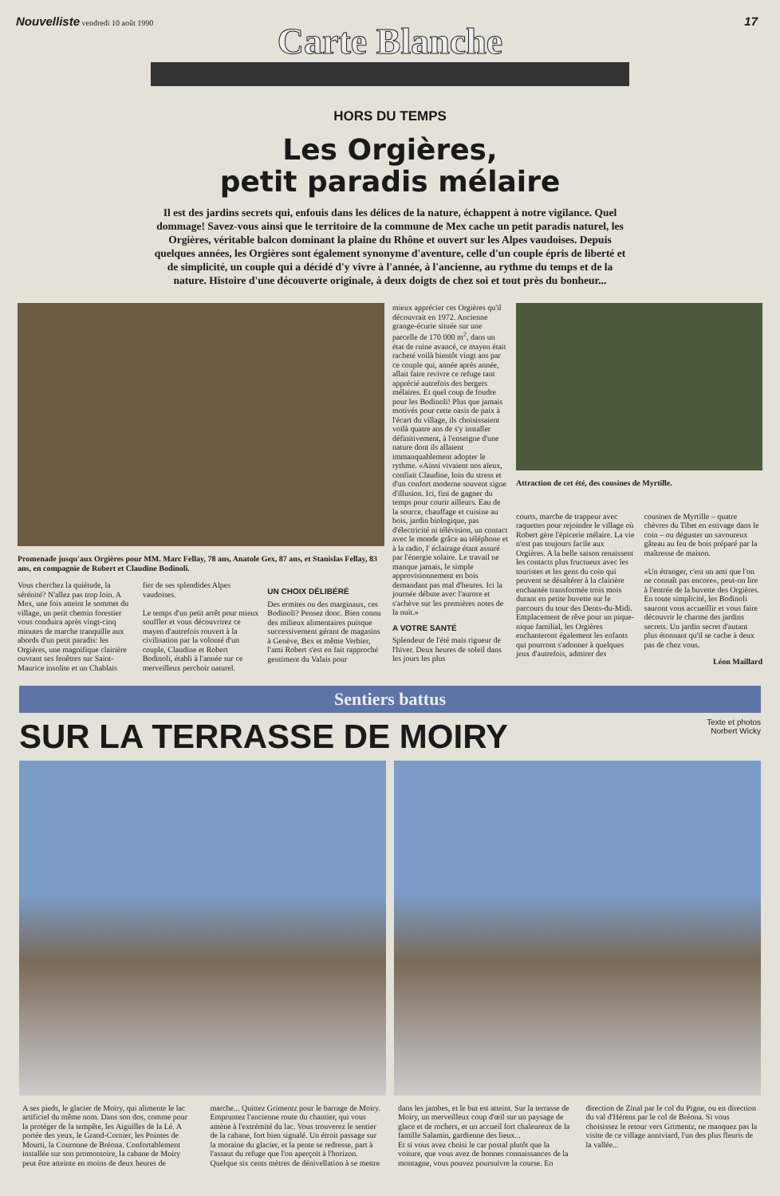Nouvelliste vendredi 10 août 1990 17
Carte Blanche
HORS DU TEMPS
Les Orgières,
petit paradis mélaire
Il est des jardins secrets qui, enfouis dans les délices de la nature, échappent à notre vigilance. Quel dommage! Savez-vous ainsi que le territoire de la commune de Mex cache un petit paradis naturel, les Orgières, véritable balcon dominant la plaine du Rhône et ouvert sur les Alpes vaudoises. Depuis quelques années, les Orgières sont également synonyme d'aventure, celle d'un couple épris de liberté et de simplicité, un couple qui a décidé d'y vivre à l'année, à l'ancienne, au rythme du temps et de la nature. Histoire d'une découverte originale, à deux doigts de chez soi et tout près du bonheur...
Promenade jusqu'aux Orgières pour MM. Marc Fellay, 78 ans, Anatole Gex, 87 ans, et Stanislas Fellay, 83 ans, en compagnie de Robert et Claudine Bodinoli.
Vous cherchez la quiétude, la sérénité? N'allez pas trop loin. A Mex, une fois atteint le sommet du village, un petit chemin forestier vous conduira après vingt-cinq minutes de marche tranquille aux abords d'un petit paradis: les Orgières, une magnifique clairière ouvrant ses fenêtres sur Saint-Maurice insolite et un Chablais
fier de ses splendides Alpes vaudoises.
Le temps d'un petit arrêt pour mieux souffler et vous découvrirez ce mayen d'autrefois rouvert à la civilisation par la volonté d'un couple, Claudine et Robert Bodinoli, établi à l'année sur ce merveilleux perchoir naturel.
UN CHOIX DÉLIBÉRÉ
Des ermites ou des marginaux, ces Bodinoli? Pensez donc. Bien connu des milieux alimentaires puisque successivement gérant de magasins à Genève, Bex et même Verbier, l'ami Robert s'est en fait rapproché gentiment du Valais pour
mieux apprécier ces Orgières qu'il découvrait en 1972. Ancienne grange-écurie située sur une parcelle de 170 000 m<sup>2</sup>, dans un état de ruine avancé, ce mayen était racheté voilà bientôt vingt ans par ce couple qui, année après année, allait faire revivre ce refuge tant apprécié autrefois des bergers mélaires. Et quel coup de foudre pour les Bodinoli! Plus que jamais motivés pour cette oasis de paix à l'écart du village, ils choisissaient voilà quatre ans de s'y installer définitivement, à l'enseigne d'une nature dont ils allaient immanquablement adopter le rythme. «Ainsi vivaient nos aïeux, confiait Claudine, loin du stress et d'un confort moderne souvent signe d'illusion. Ici, fini de gagner du temps pour courir ailleurs. Eau de la source, chauffage et cuisine au bois, jardin biologique, pas d'électricité ni télévision, un contact avec le monde grâce au téléphone et à la radio, l' éclairage étant assuré par l'énergie solaire. Le travail ne manque jamais, le simple approvisionnement en bois demandant pas mal d'heures. Ici la journée débute avec l'aurore et s'achève sur les premières notes de la nuit.»
A VOTRE SANTÉ
Splendeur de l'été mais rigueur de l'hiver. Deux heures de soleil dans les jours les plus
Attraction de cet été, des cousines de Myrtille.
courts, marche de trappeur avec raquettes pour rejoindre le village où Robert gère l'épicerie mélaire. La vie n'est pas toujours facile aux Orgières. A la belle saison renaissent les contacts plus fructueux avec les touristes et les gens du coin qui peuvent se désaltérer à la clairière enchantée transformée trois mois durant en petite buvette sur le parcours du tour des Dents-du-Midi. Emplacement de rêve pour un pique-nique familial, les Orgières enchanteront également les enfants qui pourront s'adonner à quelques jeux d'autrefois, admirer des
cousines de Myrtille – quatre chèvres du Tibet en estivage dans le coin – ou déguster un savoureux gâteau au feu de bois préparé par la maîtresse de maison.
«Un étranger, c'est un ami que l'on ne connaît pas encore», peut-on lire à l'entrée de la buvette des Orgières. En toute simplicité, les Bodinoli sauront vous accueillir et vous faire découvrir le charme des jardins secrets. Un jardin secret d'autant plus étonnant qu'il se cache à deux pas de chez vous.
Léon Maillard
Sentiers battus
SUR LA TERRASSE DE MOIRY Texte et photos
Norbert Wicky
A ses pieds, le glacier de Moiry, qui alimente le lac artificiel du même nom. Dans son dos, comme pour la protéger de la tempête, les Aiguilles de la Lé. A portée des yeux, le Grand-Cornier, les Pointes de Mourti, la Couronne de Bréona. Confortablement installée sur son promontoire, la cabane de Moiry peut être atteinte en moins de deux heures de marche... Quittez Grimentz pour le barrage de Moiry. Empruntez l'ancienne route du chantier, qui vous amène à l'extrémité du lac. Vous trouverez le sentier de la cabane, fort bien signalé. Un étroit passage sur la moraine du glacier, et la pente se redresse, part à l'assaut du refuge que l'on aperçoit à l'horizon. Quelque six cents mètres de dénivellation à se mettre dans les jambes, et le but est atteint. Sur la terrasse de Moiry, un merveilleux coup d'œil sur un paysage de glace et de rochers, et un accueil fort chaleureux de la famille Salamin, gardienne des lieux...
Et si vous avez choisi le car postal plutôt que la voiture, que vous avez de bonnes connaissances de la montagne, vous pouvez poursuivre la course. En direction de Zinal par le col du Pigne, ou en direction du val d'Hérens par le col de Bréona. Si vous choisissez le retour vers Grimentz, ne manquez pas la visite de ce village anniviard, l'un des plus fleuris de la vallée...